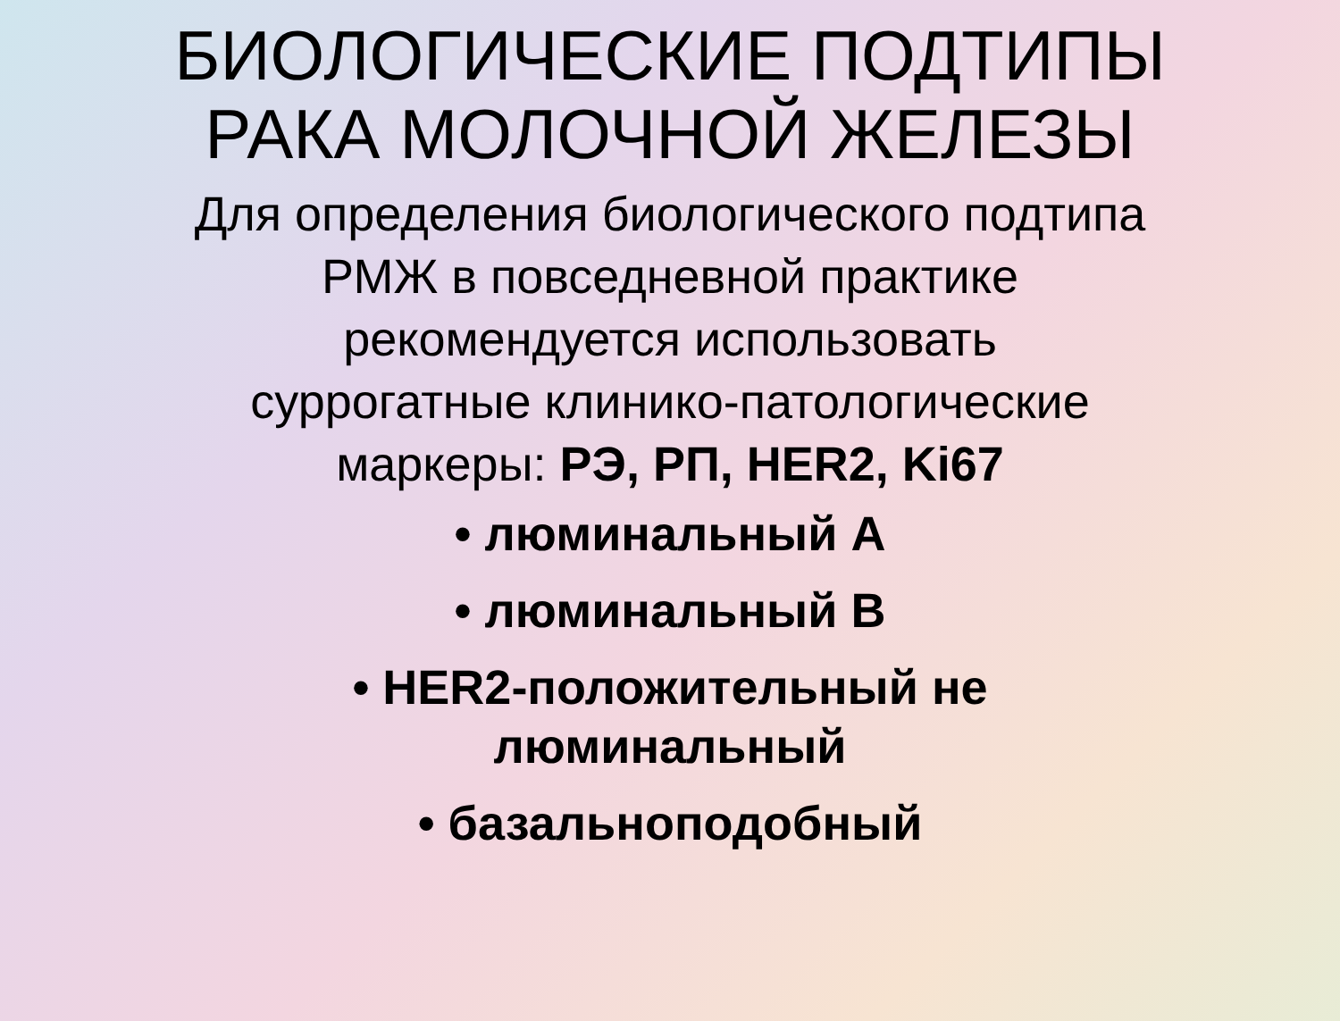БИОЛОГИЧЕСКИЕ ПОДТИПЫ
РАКА МОЛОЧНОЙ ЖЕЛЕЗЫ
Для определения биологического подтипа
РМЖ в повседневной практике
рекомендуется использовать
суррогатные клинико-патологические
маркеры: РЭ, РП, HER2, Ki67
• люминальный А
• люминальный В
• HER2-положительный не
люминальный
• базальноподобный